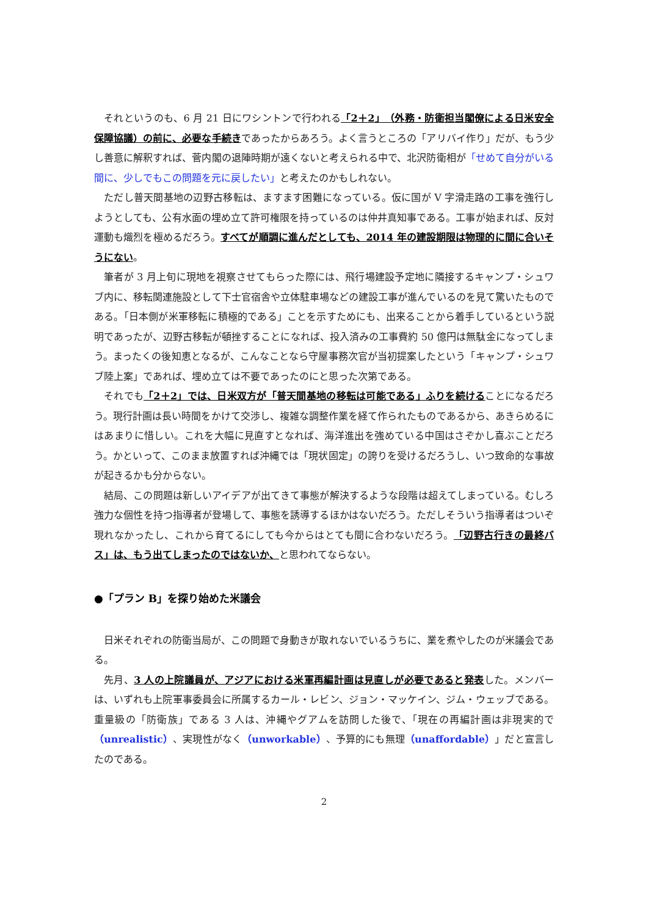それというのも、6 月 21 日にワシントンで行われる「2＋2」（外務・防衛担当閣僚による日米安全保障協議）の前に、必要な手続きであったからあろう。よく言うところの「アリバイ作り」だが、もう少し善意に解釈すれば、菅内閣の退陣時期が遠くないと考えられる中で、北沢防衛相が「せめて自分がいる間に、少しでもこの問題を元に戻したい」と考えたのかもしれない。
ただし普天間基地の辺野古移転は、ますます困難になっている。仮に国が V 字滑走路の工事を強行しようとしても、公有水面の埋め立て許可権限を持っているのは仲井真知事である。工事が始まれば、反対運動も熾烈を極めるだろう。すべてが順調に進んだとしても、2014 年の建設期限は物理的に間に合いそうにない。
筆者が 3 月上旬に現地を視察させてもらった際には、飛行場建設予定地に隣接するキャンプ・シュワブ内に、移転関連施設として下士官宿舎や立体駐車場などの建設工事が進んでいるのを見て驚いたものである。「日本側が米軍移転に積極的である」ことを示すためにも、出来ることから着手しているという説明であったが、辺野古移転が頓挫することになれば、投入済みの工事費約 50 億円は無駄金になってしまう。まったくの後知恵となるが、こんなことなら守屋事務次官が当初提案したという「キャンプ・シュワブ陸上案」であれば、埋め立ては不要であったのにと思った次第である。
それでも「2＋2」では、日米双方が「普天間基地の移転は可能である」ふりを続けることになるだろう。現行計画は長い時間をかけて交渉し、複雑な調整作業を経て作られたものであるから、あきらめるにはあまりに惜しい。これを大幅に見直すとなれば、海洋進出を強めている中国はさぞかし喜ぶことだろう。かといって、このまま放置すれば沖縄では「現状固定」の誇りを受けるだろうし、いつ致命的な事故が起きるかも分からない。
結局、この問題は新しいアイデアが出てきて事態が解決するような段階は超えてしまっている。むしろ強力な個性を持つ指導者が登場して、事態を誘導するほかはないだろう。ただしそういう指導者はついぞ現れなかったし、これから育てるにしても今からはとても間に合わないだろう。「辺野古行きの最終バス」は、もう出てしまったのではないか、と思われてならない。
●「プラン B」を探り始めた米議会
日米それぞれの防衛当局が、この問題で身動きが取れないでいるうちに、業を煮やしたのが米議会である。
先月、3 人の上院議員が、アジアにおける米軍再編計画は見直しが必要であると発表した。メンバーは、いずれも上院軍事委員会に所属するカール・レビン、ジョン・マッケイン、ジム・ウェッブである。重量級の「防衛族」である 3 人は、沖縄やグアムを訪問した後で、「現在の再編計画は非現実的で（unrealistic）、実現性がなく（unworkable）、予算的にも無理（unaffordable）」だと宣言したのである。
2